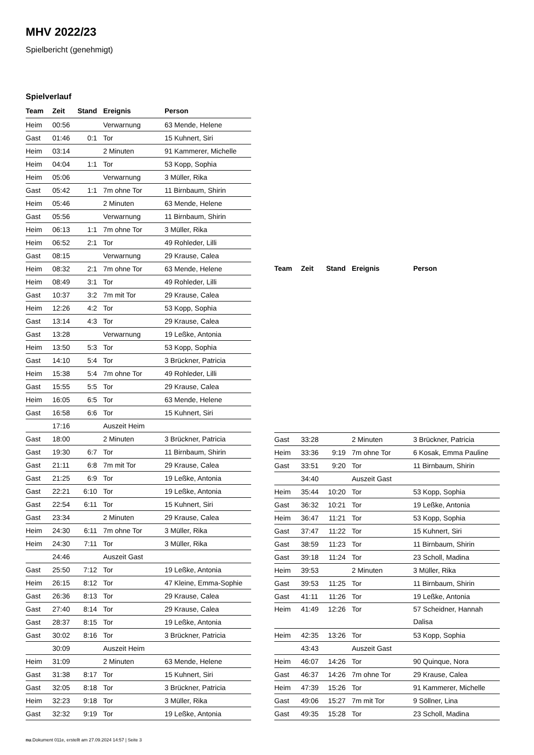MHV 2022/23
Spielbericht (genehmigt)
Spielverlauf
| Team | Zeit | Stand | Ereignis | Person |
| --- | --- | --- | --- | --- |
| Heim | 00:56 | | Verwarnung | 63 Mende, Helene |
| Gast | 01:46 | 0:1 | Tor | 15 Kuhnert, Siri |
| Heim | 03:14 | | 2 Minuten | 91 Kammerer, Michelle |
| Heim | 04:04 | 1:1 | Tor | 53 Kopp, Sophia |
| Heim | 05:06 | | Verwarnung | 3 Müller, Rika |
| Gast | 05:42 | 1:1 | 7m ohne Tor | 11 Birnbaum, Shirin |
| Heim | 05:46 | | 2 Minuten | 63 Mende, Helene |
| Gast | 05:56 | | Verwarnung | 11 Birnbaum, Shirin |
| Heim | 06:13 | 1:1 | 7m ohne Tor | 3 Müller, Rika |
| Heim | 06:52 | 2:1 | Tor | 49 Rohleder, Lilli |
| Gast | 08:15 | | Verwarnung | 29 Krause, Calea |
| Heim | 08:32 | 2:1 | 7m ohne Tor | 63 Mende, Helene |
| Heim | 08:49 | 3:1 | Tor | 49 Rohleder, Lilli |
| Gast | 10:37 | 3:2 | 7m mit Tor | 29 Krause, Calea |
| Heim | 12:26 | 4:2 | Tor | 53 Kopp, Sophia |
| Gast | 13:14 | 4:3 | Tor | 29 Krause, Calea |
| Gast | 13:28 | | Verwarnung | 19 Leßke, Antonia |
| Heim | 13:50 | 5:3 | Tor | 53 Kopp, Sophia |
| Gast | 14:10 | 5:4 | Tor | 3 Brückner, Patricia |
| Heim | 15:38 | 5:4 | 7m ohne Tor | 49 Rohleder, Lilli |
| Gast | 15:55 | 5:5 | Tor | 29 Krause, Calea |
| Heim | 16:05 | 6:5 | Tor | 63 Mende, Helene |
| Gast | 16:58 | 6:6 | Tor | 15 Kuhnert, Siri |
| | 17:16 | | Auszeit Heim | |
| Gast | 18:00 | | 2 Minuten | 3 Brückner, Patricia |
| Gast | 19:30 | 6:7 | Tor | 11 Birnbaum, Shirin |
| Gast | 21:11 | 6:8 | 7m mit Tor | 29 Krause, Calea |
| Gast | 21:25 | 6:9 | Tor | 19 Leßke, Antonia |
| Gast | 22:21 | 6:10 | Tor | 19 Leßke, Antonia |
| Gast | 22:54 | 6:11 | Tor | 15 Kuhnert, Siri |
| Gast | 23:34 | | 2 Minuten | 29 Krause, Calea |
| Heim | 24:30 | 6:11 | 7m ohne Tor | 3 Müller, Rika |
| Heim | 24:30 | 7:11 | Tor | 3 Müller, Rika |
| | 24:46 | | Auszeit Gast | |
| Gast | 25:50 | 7:12 | Tor | 19 Leßke, Antonia |
| Heim | 26:15 | 8:12 | Tor | 47 Kleine, Emma-Sophie |
| Gast | 26:36 | 8:13 | Tor | 29 Krause, Calea |
| Gast | 27:40 | 8:14 | Tor | 29 Krause, Calea |
| Gast | 28:37 | 8:15 | Tor | 19 Leßke, Antonia |
| Gast | 30:02 | 8:16 | Tor | 3 Brückner, Patricia |
| | 30:09 | | Auszeit Heim | |
| Heim | 31:09 | | 2 Minuten | 63 Mende, Helene |
| Gast | 31:38 | 8:17 | Tor | 15 Kuhnert, Siri |
| Gast | 32:05 | 8:18 | Tor | 3 Brückner, Patricia |
| Heim | 32:23 | 9:18 | Tor | 3 Müller, Rika |
| Gast | 32:32 | 9:19 | Tor | 19 Leßke, Antonia |
| Team | Zeit | Stand | Ereignis | Person |
| --- | --- | --- | --- | --- |
| Gast | 33:28 | | 2 Minuten | 3 Brückner, Patricia |
| Heim | 33:36 | 9:19 | 7m ohne Tor | 6 Kosak, Emma Pauline |
| Gast | 33:51 | 9:20 | Tor | 11 Birnbaum, Shirin |
| | 34:40 | | Auszeit Gast | |
| Heim | 35:44 | 10:20 | Tor | 53 Kopp, Sophia |
| Gast | 36:32 | 10:21 | Tor | 19 Leßke, Antonia |
| Heim | 36:47 | 11:21 | Tor | 53 Kopp, Sophia |
| Gast | 37:47 | 11:22 | Tor | 15 Kuhnert, Siri |
| Gast | 38:59 | 11:23 | Tor | 11 Birnbaum, Shirin |
| Gast | 39:18 | 11:24 | Tor | 23 Scholl, Madina |
| Heim | 39:53 | | 2 Minuten | 3 Müller, Rika |
| Gast | 39:53 | 11:25 | Tor | 11 Birnbaum, Shirin |
| Gast | 41:11 | 11:26 | Tor | 19 Leßke, Antonia |
| Heim | 41:49 | 12:26 | Tor | 57 Scheidner, Hannah Dalisa |
| Heim | 42:35 | 13:26 | Tor | 53 Kopp, Sophia |
| | 43:43 | | Auszeit Gast | |
| Heim | 46:07 | 14:26 | Tor | 90 Quinque, Nora |
| Gast | 46:37 | 14:26 | 7m ohne Tor | 29 Krause, Calea |
| Heim | 47:39 | 15:26 | Tor | 91 Kammerer, Michelle |
| Gast | 49:06 | 15:27 | 7m mit Tor | 9 Söllner, Lina |
| Gast | 49:35 | 15:28 | Tor | 23 Scholl, Madina |
nu.Dokument 011e, erstellt am 27.09.2024 14:57 | Seite 3